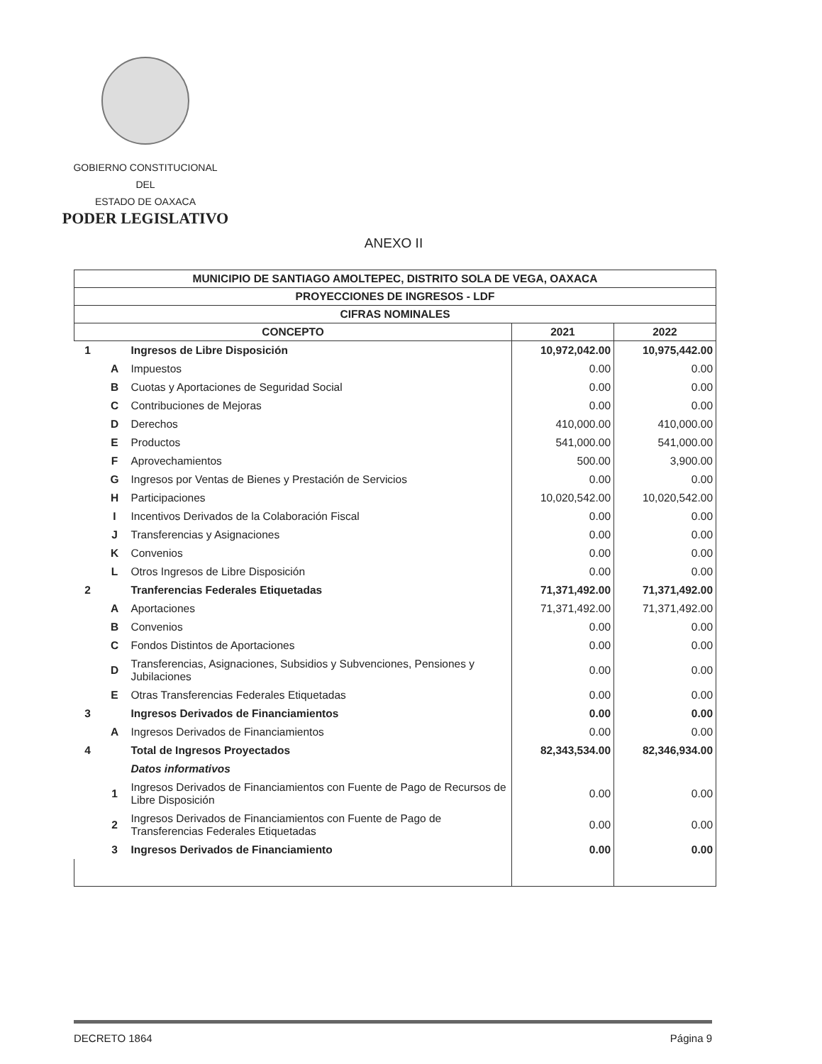GOBIERNO CONSTITUCIONAL
DEL
ESTADO DE OAXACA
PODER LEGISLATIVO
ANEXO II
| MUNICIPIO DE SANTIAGO AMOLTEPEC, DISTRITO SOLA DE VEGA, OAXACA | | | | |
| --- | --- | --- | --- | --- |
| PROYECCIONES DE INGRESOS - LDF | | | | |
| CIFRAS NOMINALES | | | | |
| CONCEPTO | | | 2021 | 2022 |
| 1 | | Ingresos de Libre Disposición | 10,972,042.00 | 10,975,442.00 |
| | A | Impuestos | 0.00 | 0.00 |
| | B | Cuotas y Aportaciones de Seguridad Social | 0.00 | 0.00 |
| | C | Contribuciones de Mejoras | 0.00 | 0.00 |
| | D | Derechos | 410,000.00 | 410,000.00 |
| | E | Productos | 541,000.00 | 541,000.00 |
| | F | Aprovechamientos | 500.00 | 3,900.00 |
| | G | Ingresos por Ventas de Bienes y Prestación de Servicios | 0.00 | 0.00 |
| | H | Participaciones | 10,020,542.00 | 10,020,542.00 |
| | I | Incentivos Derivados de la Colaboración Fiscal | 0.00 | 0.00 |
| | J | Transferencias y Asignaciones | 0.00 | 0.00 |
| | K | Convenios | 0.00 | 0.00 |
| | L | Otros Ingresos de Libre Disposición | 0.00 | 0.00 |
| 2 | | Tranferencias Federales Etiquetadas | 71,371,492.00 | 71,371,492.00 |
| | A | Aportaciones | 71,371,492.00 | 71,371,492.00 |
| | B | Convenios | 0.00 | 0.00 |
| | C | Fondos Distintos de Aportaciones | 0.00 | 0.00 |
| | D | Transferencias, Asignaciones, Subsidios y Subvenciones, Pensiones y Jubilaciones | 0.00 | 0.00 |
| | E | Otras Transferencias Federales Etiquetadas | 0.00 | 0.00 |
| 3 | | Ingresos Derivados de Financiamientos | 0.00 | 0.00 |
| | A | Ingresos Derivados de Financiamientos | 0.00 | 0.00 |
| 4 | | Total de Ingresos Proyectados | 82,343,534.00 | 82,346,934.00 |
| | | Datos informativos | | |
| | 1 | Ingresos Derivados de Financiamientos con Fuente de Pago de Recursos de Libre Disposición | 0.00 | 0.00 |
| | 2 | Ingresos Derivados de Financiamientos con Fuente de Pago de Transferencias Federales Etiquetadas | 0.00 | 0.00 |
| | 3 | Ingresos Derivados de Financiamiento | 0.00 | 0.00 |
DECRETO 1864 Página 9